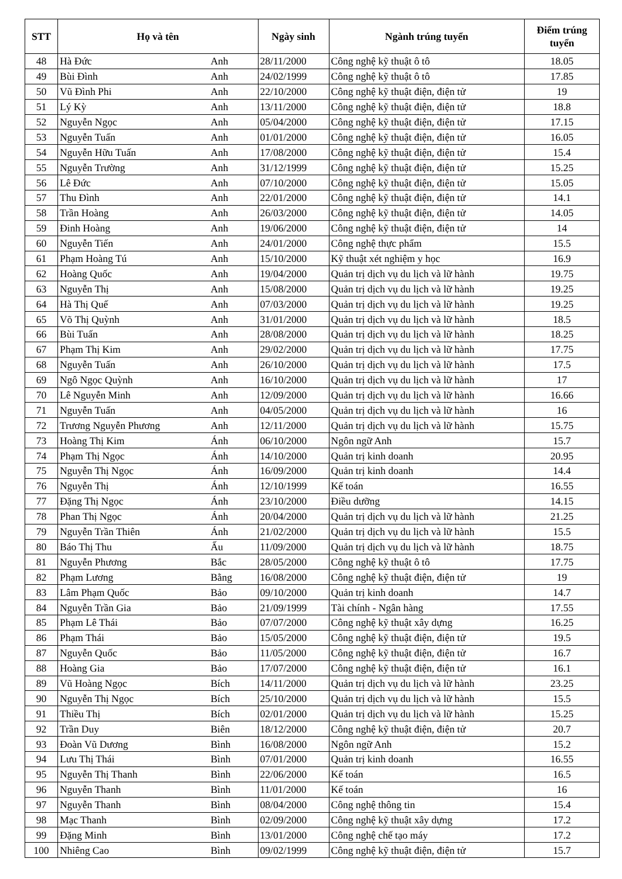| STT | Họ và tên | | Ngày sinh | Ngành trúng tuyển | Điểm trúng tuyển |
| --- | --- | --- | --- | --- | --- |
| 48 | Hà Đức | Anh | 28/11/2000 | Công nghệ kỹ thuật ô tô | 18.05 |
| 49 | Bùi Đình | Anh | 24/02/1999 | Công nghệ kỹ thuật ô tô | 17.85 |
| 50 | Vũ Đình Phi | Anh | 22/10/2000 | Công nghệ kỹ thuật điện, điện tử | 19 |
| 51 | Lý Kỳ | Anh | 13/11/2000 | Công nghệ kỹ thuật điện, điện tử | 18.8 |
| 52 | Nguyễn Ngọc | Anh | 05/04/2000 | Công nghệ kỹ thuật điện, điện tử | 17.15 |
| 53 | Nguyễn Tuấn | Anh | 01/01/2000 | Công nghệ kỹ thuật điện, điện tử | 16.05 |
| 54 | Nguyễn Hữu Tuấn | Anh | 17/08/2000 | Công nghệ kỹ thuật điện, điện tử | 15.4 |
| 55 | Nguyễn Trường | Anh | 31/12/1999 | Công nghệ kỹ thuật điện, điện tử | 15.25 |
| 56 | Lê Đức | Anh | 07/10/2000 | Công nghệ kỹ thuật điện, điện tử | 15.05 |
| 57 | Thu Đình | Anh | 22/01/2000 | Công nghệ kỹ thuật điện, điện tử | 14.1 |
| 58 | Trần Hoàng | Anh | 26/03/2000 | Công nghệ kỹ thuật điện, điện tử | 14.05 |
| 59 | Đinh Hoàng | Anh | 19/06/2000 | Công nghệ kỹ thuật điện, điện tử | 14 |
| 60 | Nguyễn Tiến | Anh | 24/01/2000 | Công nghệ thực phẩm | 15.5 |
| 61 | Phạm Hoàng Tú | Anh | 15/10/2000 | Kỹ thuật xét nghiệm y học | 16.9 |
| 62 | Hoàng Quốc | Anh | 19/04/2000 | Quản trị dịch vụ du lịch và lữ hành | 19.75 |
| 63 | Nguyễn Thị | Anh | 15/08/2000 | Quản trị dịch vụ du lịch và lữ hành | 19.25 |
| 64 | Hà Thị Quế | Anh | 07/03/2000 | Quản trị dịch vụ du lịch và lữ hành | 19.25 |
| 65 | Võ Thị Quỳnh | Anh | 31/01/2000 | Quản trị dịch vụ du lịch và lữ hành | 18.5 |
| 66 | Bùi Tuấn | Anh | 28/08/2000 | Quản trị dịch vụ du lịch và lữ hành | 18.25 |
| 67 | Phạm Thị Kim | Anh | 29/02/2000 | Quản trị dịch vụ du lịch và lữ hành | 17.75 |
| 68 | Nguyễn Tuấn | Anh | 26/10/2000 | Quản trị dịch vụ du lịch và lữ hành | 17.5 |
| 69 | Ngô Ngọc Quỳnh | Anh | 16/10/2000 | Quản trị dịch vụ du lịch và lữ hành | 17 |
| 70 | Lê Nguyễn Minh | Anh | 12/09/2000 | Quản trị dịch vụ du lịch và lữ hành | 16.66 |
| 71 | Nguyễn Tuấn | Anh | 04/05/2000 | Quản trị dịch vụ du lịch và lữ hành | 16 |
| 72 | Trương Nguyễn Phương | Anh | 12/11/2000 | Quản trị dịch vụ du lịch và lữ hành | 15.75 |
| 73 | Hoàng Thị Kim | Ánh | 06/10/2000 | Ngôn ngữ Anh | 15.7 |
| 74 | Phạm Thị Ngọc | Ánh | 14/10/2000 | Quản trị kinh doanh | 20.95 |
| 75 | Nguyễn Thị Ngọc | Ánh | 16/09/2000 | Quản trị kinh doanh | 14.4 |
| 76 | Nguyễn Thị | Ánh | 12/10/1999 | Kế toán | 16.55 |
| 77 | Đặng Thị Ngọc | Ánh | 23/10/2000 | Điều dưỡng | 14.15 |
| 78 | Phan Thị Ngọc | Ánh | 20/04/2000 | Quản trị dịch vụ du lịch và lữ hành | 21.25 |
| 79 | Nguyễn Trần Thiên | Ánh | 21/02/2000 | Quản trị dịch vụ du lịch và lữ hành | 15.5 |
| 80 | Báo Thị Thu | Ấu | 11/09/2000 | Quản trị dịch vụ du lịch và lữ hành | 18.75 |
| 81 | Nguyễn Phương | Bắc | 28/05/2000 | Công nghệ kỹ thuật ô tô | 17.75 |
| 82 | Phạm Lương | Bằng | 16/08/2000 | Công nghệ kỹ thuật điện, điện tử | 19 |
| 83 | Lâm Phạm Quốc | Bảo | 09/10/2000 | Quản trị kinh doanh | 14.7 |
| 84 | Nguyễn Trần Gia | Bảo | 21/09/1999 | Tài chính - Ngân hàng | 17.55 |
| 85 | Phạm Lê Thái | Bảo | 07/07/2000 | Công nghệ kỹ thuật xây dựng | 16.25 |
| 86 | Phạm Thái | Bảo | 15/05/2000 | Công nghệ kỹ thuật điện, điện tử | 19.5 |
| 87 | Nguyễn Quốc | Bảo | 11/05/2000 | Công nghệ kỹ thuật điện, điện tử | 16.7 |
| 88 | Hoàng Gia | Bảo | 17/07/2000 | Công nghệ kỹ thuật điện, điện tử | 16.1 |
| 89 | Vũ Hoàng Ngọc | Bích | 14/11/2000 | Quản trị dịch vụ du lịch và lữ hành | 23.25 |
| 90 | Nguyễn Thị Ngọc | Bích | 25/10/2000 | Quản trị dịch vụ du lịch và lữ hành | 15.5 |
| 91 | Thiều Thị | Bích | 02/01/2000 | Quản trị dịch vụ du lịch và lữ hành | 15.25 |
| 92 | Trần Duy | Biên | 18/12/2000 | Công nghệ kỹ thuật điện, điện tử | 20.7 |
| 93 | Đoàn Vũ Dương | Bình | 16/08/2000 | Ngôn ngữ Anh | 15.2 |
| 94 | Lưu Thị Thái | Bình | 07/01/2000 | Quản trị kinh doanh | 16.55 |
| 95 | Nguyễn Thị Thanh | Bình | 22/06/2000 | Kế toán | 16.5 |
| 96 | Nguyễn Thanh | Bình | 11/01/2000 | Kế toán | 16 |
| 97 | Nguyễn Thanh | Bình | 08/04/2000 | Công nghệ thông tin | 15.4 |
| 98 | Mạc Thanh | Bình | 02/09/2000 | Công nghệ kỹ thuật xây dựng | 17.2 |
| 99 | Đặng Minh | Bình | 13/01/2000 | Công nghệ chế tạo máy | 17.2 |
| 100 | Nhiêng Cao | Bình | 09/02/1999 | Công nghệ kỹ thuật điện, điện tử | 15.7 |